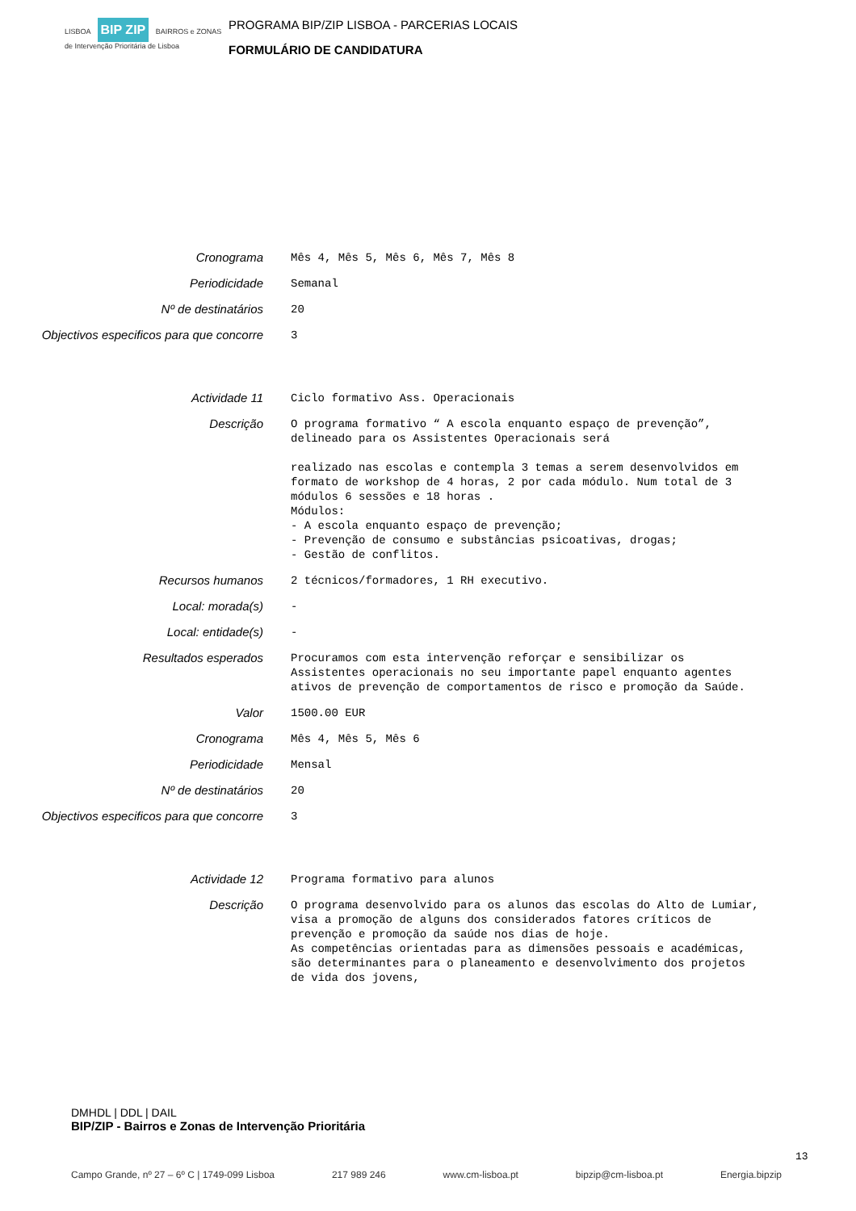LISBOA BIP ZIP BAIRROS e ZONAS de Intervenção Prioritária de Lisboa
PROGRAMA BIP/ZIP LISBOA - PARCERIAS LOCAIS
FORMULÁRIO DE CANDIDATURA
Cronograma
Mês 4, Mês 5, Mês 6, Mês 7, Mês 8
Periodicidade
Semanal
Nº de destinatários
20
Objectivos especificos para que concorre
3
Actividade 11
Ciclo formativo Ass. Operacionais
Descrição
O programa formativo “ A escola enquanto espaço de prevenção”, delineado para os Assistentes Operacionais será
realizado nas escolas e contempla 3 temas a serem desenvolvidos em formato de workshop de 4 horas, 2 por cada módulo. Num total de 3 módulos 6 sessões e 18 horas .
Módulos:
- A escola enquanto espaço de prevenção;
- Prevenção de consumo e substâncias psicoativas, drogas;
- Gestão de conflitos.
Recursos humanos
2 técnicos/formadores, 1 RH executivo.
Local: morada(s)
-
Local: entidade(s)
-
Resultados esperados
Procuramos com esta intervenção reforçar e sensibilizar os Assistentes operacionais no seu importante papel enquanto agentes ativos de prevenção de comportamentos de risco e promoção da Saúde.
Valor
1500.00 EUR
Cronograma
Mês 4, Mês 5, Mês 6
Periodicidade
Mensal
Nº de destinatários
20
Objectivos especificos para que concorre
3
Actividade 12
Programa formativo para alunos
Descrição
O programa desenvolvido para os alunos das escolas do Alto de Lumiar, visa a promoção de alguns dos considerados fatores críticos de prevenção e promoção da saúde nos dias de hoje.
As competências orientadas para as dimensões pessoais e académicas, são determinantes para o planeamento e desenvolvimento dos projetos de vida dos jovens,
DMHDL | DDL | DAIL
BIP/ZIP - Bairros e Zonas de Intervenção Prioritária
13
Campo Grande, nº 27 – 6º C | 1749-099 Lisboa 217 989 246 www.cm-lisboa.pt bipzip@cm-lisboa.pt Energia.bipzip